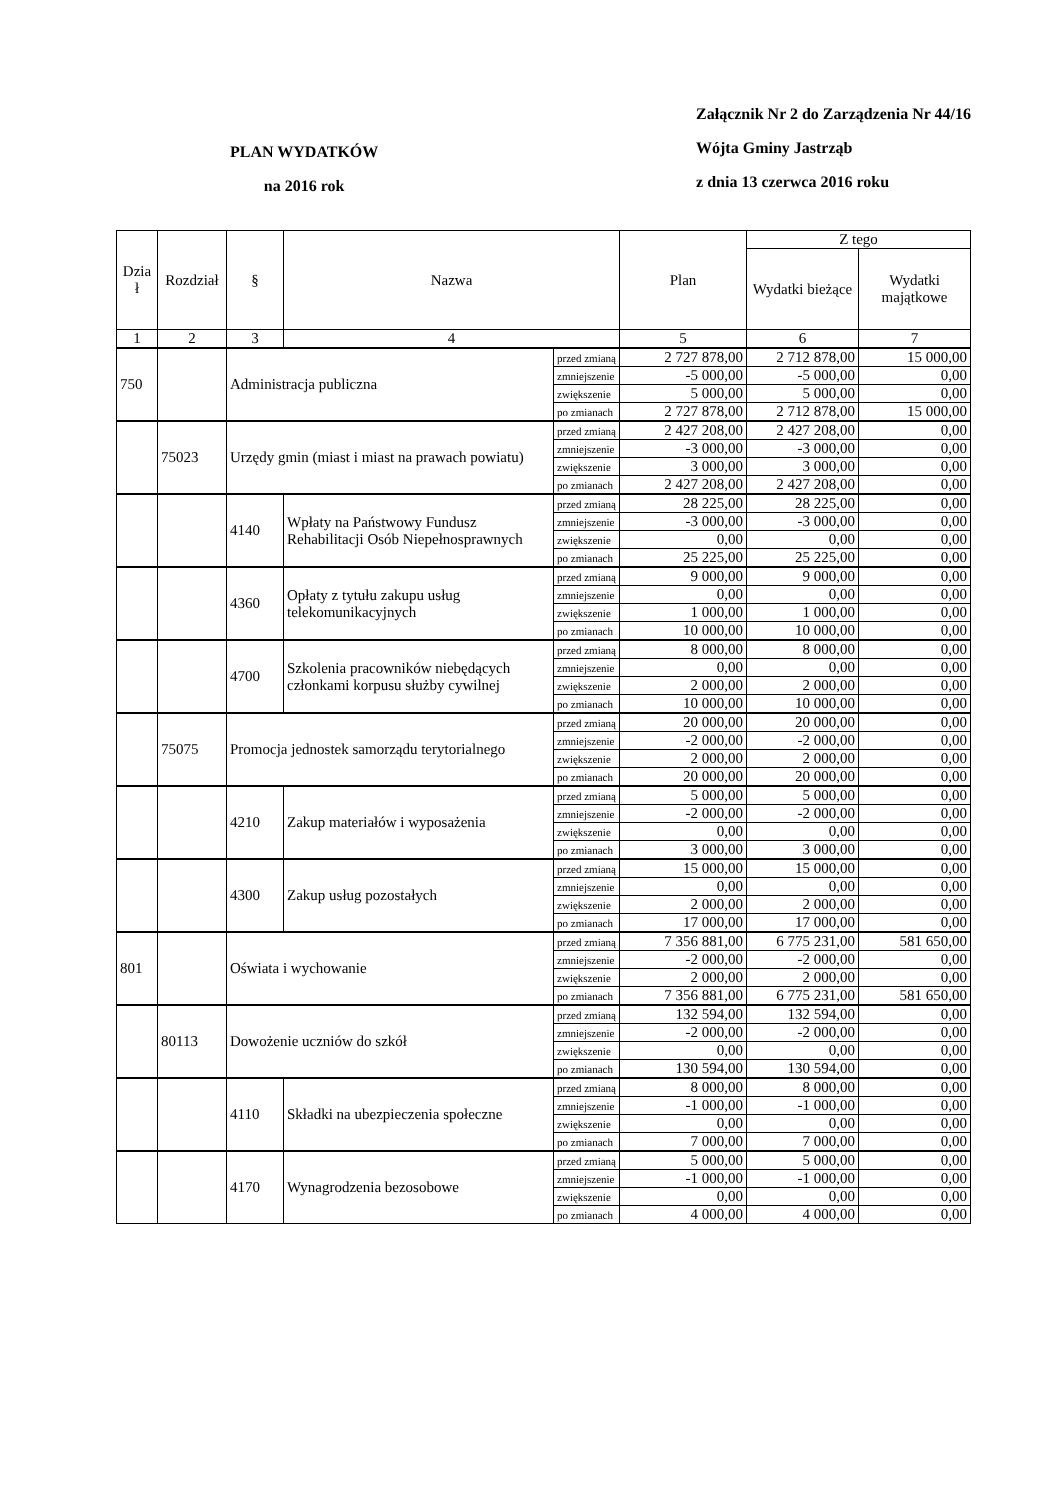PLAN WYDATKÓW
na 2016 rok
Załącznik Nr 2 do Zarządzenia Nr 44/16
Wójta Gminy Jastrząb
z dnia 13 czerwca 2016 roku
| Dzia ł | Rozdział | § | Nazwa | | Plan | Z tego | |
| --- | --- | --- | --- | --- | --- | --- | --- |
| | | | | | | Wydatki bieżące | Wydatki majątkowe |
| 1 | 2 | 3 | 4 | | 5 | 6 | 7 |
| 750 | | Administracja publiczna | | przed zmianą | 2 727 878,00 | 2 712 878,00 | 15 000,00 |
| | | | | zmniejszenie | -5 000,00 | -5 000,00 | 0,00 |
| | | | | zwiększenie | 5 000,00 | 5 000,00 | 0,00 |
| | | | | po zmianach | 2 727 878,00 | 2 712 878,00 | 15 000,00 |
| | 75023 | Urzędy gmin (miast i miast na prawach powiatu) | | przed zmianą | 2 427 208,00 | 2 427 208,00 | 0,00 |
| | | | | zmniejszenie | -3 000,00 | -3 000,00 | 0,00 |
| | | | | zwiększenie | 3 000,00 | 3 000,00 | 0,00 |
| | | | | po zmianach | 2 427 208,00 | 2 427 208,00 | 0,00 |
| | | 4140 | Wpłaty na Państwowy Fundusz Rehabilitacji Osób Niepełnosprawnych | przed zmianą | 28 225,00 | 28 225,00 | 0,00 |
| | | | | zmniejszenie | -3 000,00 | -3 000,00 | 0,00 |
| | | | | zwiększenie | 0,00 | 0,00 | 0,00 |
| | | | | po zmianach | 25 225,00 | 25 225,00 | 0,00 |
| | | 4360 | Opłaty z tytułu zakupu usług telekomunikacyjnych | przed zmianą | 9 000,00 | 9 000,00 | 0,00 |
| | | | | zmniejszenie | 0,00 | 0,00 | 0,00 |
| | | | | zwiększenie | 1 000,00 | 1 000,00 | 0,00 |
| | | | | po zmianach | 10 000,00 | 10 000,00 | 0,00 |
| | | 4700 | Szkolenia pracowników niebędących członkami korpusu służby cywilnej | przed zmianą | 8 000,00 | 8 000,00 | 0,00 |
| | | | | zmniejszenie | 0,00 | 0,00 | 0,00 |
| | | | | zwiększenie | 2 000,00 | 2 000,00 | 0,00 |
| | | | | po zmianach | 10 000,00 | 10 000,00 | 0,00 |
| | 75075 | Promocja jednostek samorządu terytorialnego | | przed zmianą | 20 000,00 | 20 000,00 | 0,00 |
| | | | | zmniejszenie | -2 000,00 | -2 000,00 | 0,00 |
| | | | | zwiększenie | 2 000,00 | 2 000,00 | 0,00 |
| | | | | po zmianach | 20 000,00 | 20 000,00 | 0,00 |
| | | 4210 | Zakup materiałów i wyposażenia | przed zmianą | 5 000,00 | 5 000,00 | 0,00 |
| | | | | zmniejszenie | -2 000,00 | -2 000,00 | 0,00 |
| | | | | zwiększenie | 0,00 | 0,00 | 0,00 |
| | | | | po zmianach | 3 000,00 | 3 000,00 | 0,00 |
| | | 4300 | Zakup usług pozostałych | przed zmianą | 15 000,00 | 15 000,00 | 0,00 |
| | | | | zmniejszenie | 0,00 | 0,00 | 0,00 |
| | | | | zwiększenie | 2 000,00 | 2 000,00 | 0,00 |
| | | | | po zmianach | 17 000,00 | 17 000,00 | 0,00 |
| 801 | | Oświata i wychowanie | | przed zmianą | 7 356 881,00 | 6 775 231,00 | 581 650,00 |
| | | | | zmniejszenie | -2 000,00 | -2 000,00 | 0,00 |
| | | | | zwiększenie | 2 000,00 | 2 000,00 | 0,00 |
| | | | | po zmianach | 7 356 881,00 | 6 775 231,00 | 581 650,00 |
| | 80113 | Dowożenie uczniów do szkół | | przed zmianą | 132 594,00 | 132 594,00 | 0,00 |
| | | | | zmniejszenie | -2 000,00 | -2 000,00 | 0,00 |
| | | | | zwiększenie | 0,00 | 0,00 | 0,00 |
| | | | | po zmianach | 130 594,00 | 130 594,00 | 0,00 |
| | | 4110 | Składki na ubezpieczenia społeczne | przed zmianą | 8 000,00 | 8 000,00 | 0,00 |
| | | | | zmniejszenie | -1 000,00 | -1 000,00 | 0,00 |
| | | | | zwiększenie | 0,00 | 0,00 | 0,00 |
| | | | | po zmianach | 7 000,00 | 7 000,00 | 0,00 |
| | | 4170 | Wynagrodzenia bezosobowe | przed zmianą | 5 000,00 | 5 000,00 | 0,00 |
| | | | | zmniejszenie | -1 000,00 | -1 000,00 | 0,00 |
| | | | | zwiększenie | 0,00 | 0,00 | 0,00 |
| | | | | po zmianach | 4 000,00 | 4 000,00 | 0,00 |